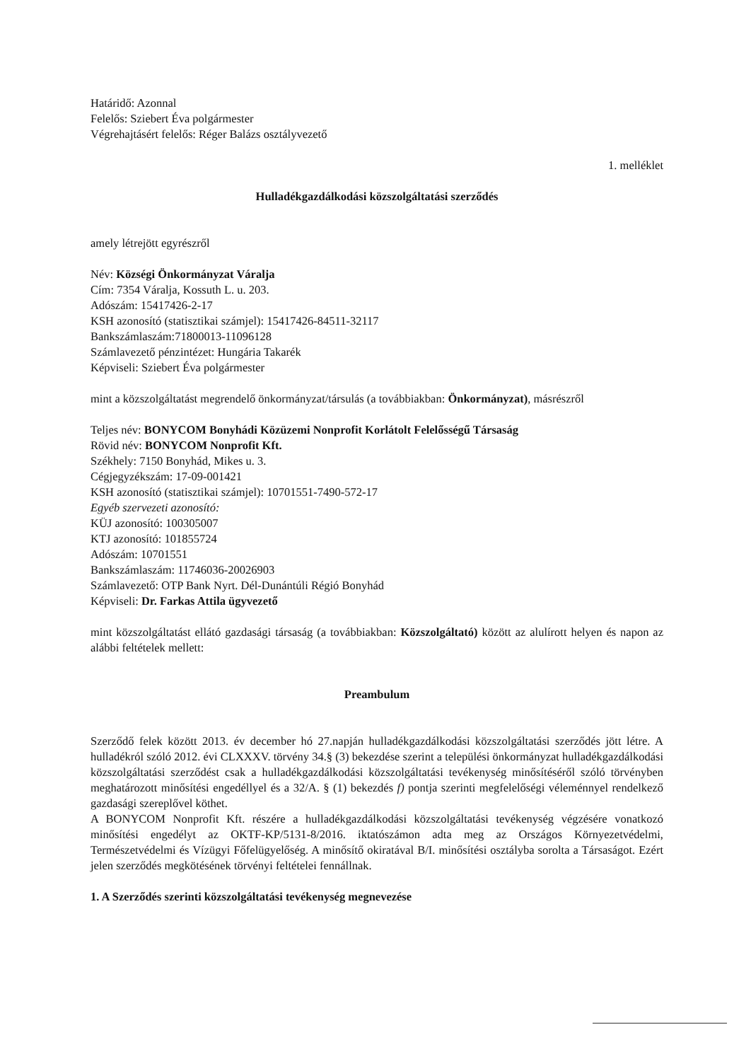Határidő: Azonnal
Felelős: Sziebert Éva polgármester
Végrehajtásért felelős: Réger Balázs osztályvezető
1. melléklet
Hulladékgazdálkodási közszolgáltatási szerződés
amely létrejött egyrészről
Név: Községi Önkormányzat Váralja
Cím: 7354 Váralja, Kossuth L. u. 203.
Adószám: 15417426-2-17
KSH azonosító (statisztikai számjel): 15417426-84511-32117
Bankszámlaszám:71800013-11096128
Számlavezető pénzintézet: Hungária Takarék
Képviseli: Sziebert Éva polgármester
mint a közszolgáltatást megrendelő önkormányzat/társulás (a továbbiakban: Önkormányzat), másrészről
Teljes név: BONYCOM Bonyhádi Közüzemi Nonprofit Korlátolt Felelősségű Társaság
Rövid név: BONYCOM Nonprofit Kft.
Székhely: 7150 Bonyhád, Mikes u. 3.
Cégjegyzékszám: 17-09-001421
KSH azonosító (statisztikai számjel): 10701551-7490-572-17
Egyéb szervezeti azonosító:
KÜJ azonosító: 100305007
KTJ azonosító: 101855724
Adószám: 10701551
Bankszámlaszám: 11746036-20026903
Számlavezető: OTP Bank Nyrt. Dél-Dunántúli Régió Bonyhád
Képviseli: Dr. Farkas Attila ügyvezető
mint közszolgáltatást ellátó gazdasági társaság (a továbbiakban: Közszolgáltató) között az alulírott helyen és napon az alábbi feltételek mellett:
Preambulum
Szerződő felek között 2013. év december hó 27.napján hulladékgazdálkodási közszolgáltatási szerződés jött létre. A hulladékról szóló 2012. évi CLXXXV. törvény 34.§ (3) bekezdése szerint a települési önkormányzat hulladékgazdálkodási közszolgáltatási szerződést csak a hulladékgazdálkodási közszolgáltatási tevékenység minősítéséről szóló törvényben meghatározott minősítési engedéllyel és a 32/A. § (1) bekezdés f) pontja szerinti megfelelőségi véleménnyel rendelkező gazdasági szereplővel köthet.
A BONYCOM Nonprofit Kft. részére a hulladékgazdálkodási közszolgáltatási tevékenység végzésére vonatkozó minősítési engedélyt az OKTF-KP/5131-8/2016. iktatószámon adta meg az Országos Környezetvédelmi, Természetvédelmi és Vízügyi Főfelügyelőség. A minősítő okiratával B/I. minősítési osztályba sorolta a Társaságot. Ezért jelen szerződés megkötésének törvényi feltételei fennállnak.
1. A Szerződés szerinti közszolgáltatási tevékenység megnevezése